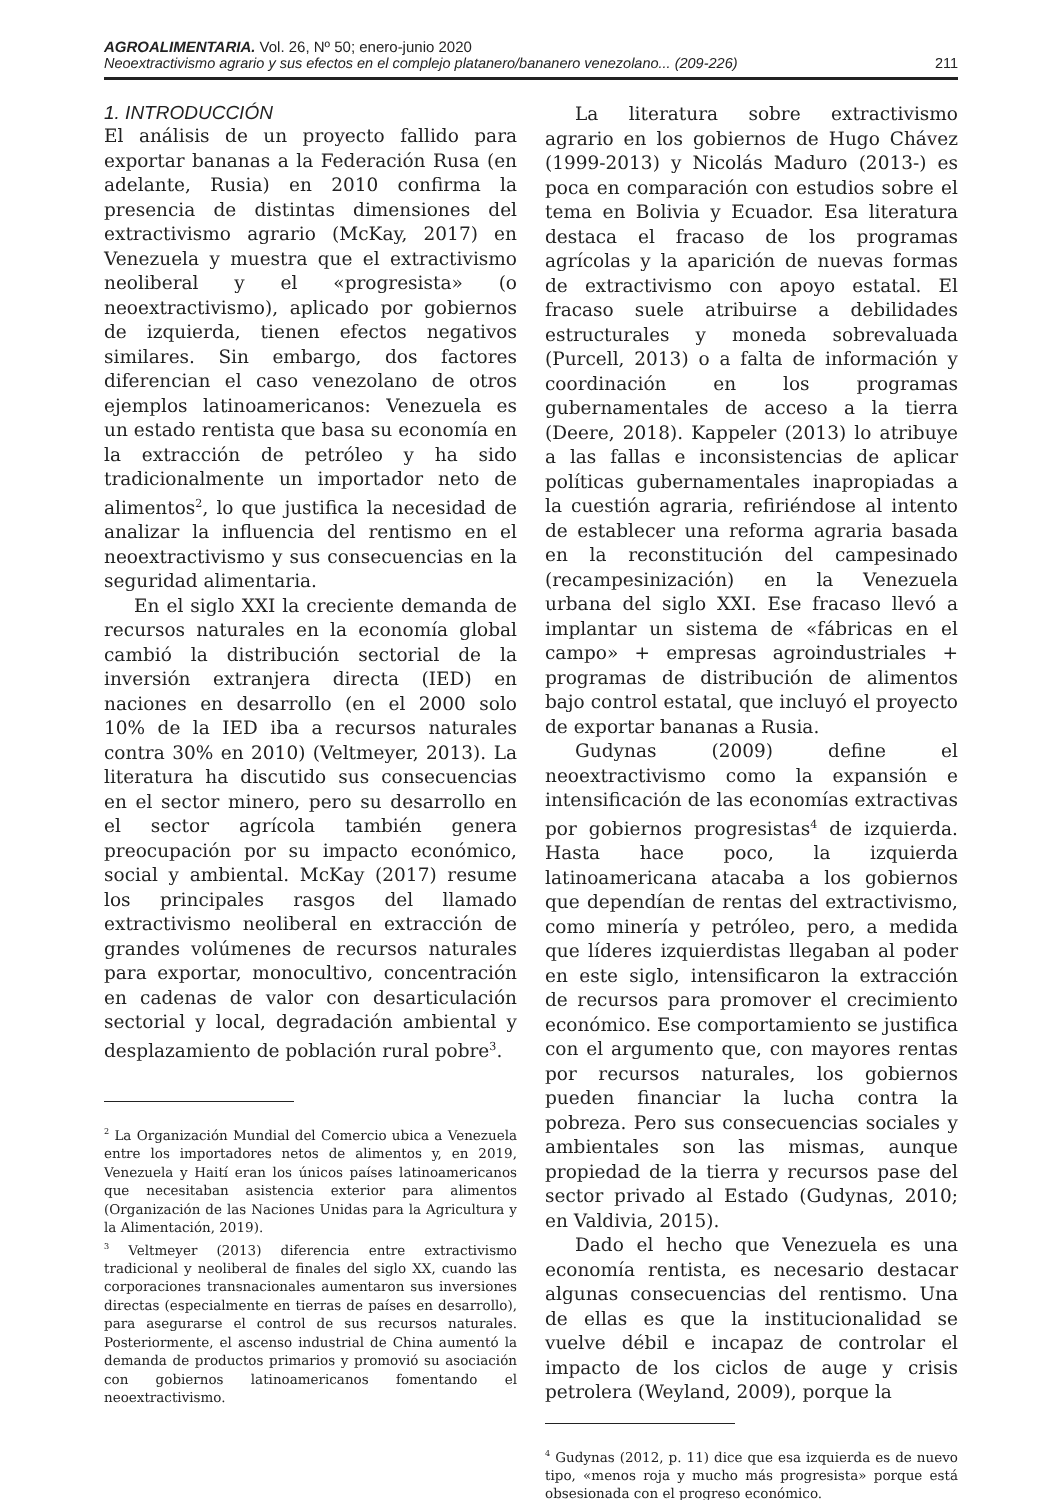AGROALIMENTARIA. Vol. 26, Nº 50; enero-junio 2020
Neoextractivismo agrario y sus efectos en el complejo platanero/bananero venezolano... (209-226) 211
1. INTRODUCCIÓN
El análisis de un proyecto fallido para exportar bananas a la Federación Rusa (en adelante, Rusia) en 2010 confirma la presencia de distintas dimensiones del extractivismo agrario (McKay, 2017) en Venezuela y muestra que el extractivismo neoliberal y el «progresista» (o neoextractivismo), aplicado por gobiernos de izquierda, tienen efectos negativos similares. Sin embargo, dos factores diferencian el caso venezolano de otros ejemplos latinoamericanos: Venezuela es un estado rentista que basa su economía en la extracción de petróleo y ha sido tradicionalmente un importador neto de alimentos<sup>2</sup>, lo que justifica la necesidad de analizar la influencia del rentismo en el neoextractivismo y sus consecuencias en la seguridad alimentaria.
En el siglo XXI la creciente demanda de recursos naturales en la economía global cambió la distribución sectorial de la inversión extranjera directa (IED) en naciones en desarrollo (en el 2000 solo 10% de la IED iba a recursos naturales contra 30% en 2010) (Veltmeyer, 2013). La literatura ha discutido sus consecuencias en el sector minero, pero su desarrollo en el sector agrícola también genera preocupación por su impacto económico, social y ambiental. McKay (2017) resume los principales rasgos del llamado extractivismo neoliberal en extracción de grandes volúmenes de recursos naturales para exportar, monocultivo, concentración en cadenas de valor con desarticulación sectorial y local, degradación ambiental y desplazamiento de población rural pobre<sup>3</sup>.
<sup>2</sup> La Organización Mundial del Comercio ubica a Venezuela entre los importadores netos de alimentos y, en 2019, Venezuela y Haití eran los únicos países latinoamericanos que necesitaban asistencia exterior para alimentos (Organización de las Naciones Unidas para la Agricultura y la Alimentación, 2019).
<sup>3</sup> Veltmeyer (2013) diferencia entre extractivismo tradicional y neoliberal de finales del siglo XX, cuando las corporaciones transnacionales aumentaron sus inversiones directas (especialmente en tierras de países en desarrollo), para asegurarse el control de sus recursos naturales. Posteriormente, el ascenso industrial de China aumentó la demanda de productos primarios y promovió su asociación con gobiernos latinoamericanos fomentando el neoextractivismo.
La literatura sobre extractivismo agrario en los gobiernos de Hugo Chávez (1999-2013) y Nicolás Maduro (2013-) es poca en comparación con estudios sobre el tema en Bolivia y Ecuador. Esa literatura destaca el fracaso de los programas agrícolas y la aparición de nuevas formas de extractivismo con apoyo estatal. El fracaso suele atribuirse a debilidades estructurales y moneda sobrevaluada (Purcell, 2013) o a falta de información y coordinación en los programas gubernamentales de acceso a la tierra (Deere, 2018). Kappeler (2013) lo atribuye a las fallas e inconsistencias de aplicar políticas gubernamentales inapropiadas a la cuestión agraria, refiriéndose al intento de establecer una reforma agraria basada en la reconstitución del campesinado (recampesinización) en la Venezuela urbana del siglo XXI. Ese fracaso llevó a implantar un sistema de «fábricas en el campo» + empresas agroindustriales + programas de distribución de alimentos bajo control estatal, que incluyó el proyecto de exportar bananas a Rusia.
Gudynas (2009) define el neoextractivismo como la expansión e intensificación de las economías extractivas por gobiernos progresistas<sup>4</sup> de izquierda. Hasta hace poco, la izquierda latinoamericana atacaba a los gobiernos que dependían de rentas del extractivismo, como minería y petróleo, pero, a medida que líderes izquierdistas llegaban al poder en este siglo, intensificaron la extracción de recursos para promover el crecimiento económico. Ese comportamiento se justifica con el argumento que, con mayores rentas por recursos naturales, los gobiernos pueden financiar la lucha contra la pobreza. Pero sus consecuencias sociales y ambientales son las mismas, aunque propiedad de la tierra y recursos pase del sector privado al Estado (Gudynas, 2010; en Valdivia, 2015).
Dado el hecho que Venezuela es una economía rentista, es necesario destacar algunas consecuencias del rentismo. Una de ellas es que la institucionalidad se vuelve débil e incapaz de controlar el impacto de los ciclos de auge y crisis petrolera (Weyland, 2009), porque la
<sup>4</sup> Gudynas (2012, p. 11) dice que esa izquierda es de nuevo tipo, «menos roja y mucho más progresista» porque está obsesionada con el progreso económico.